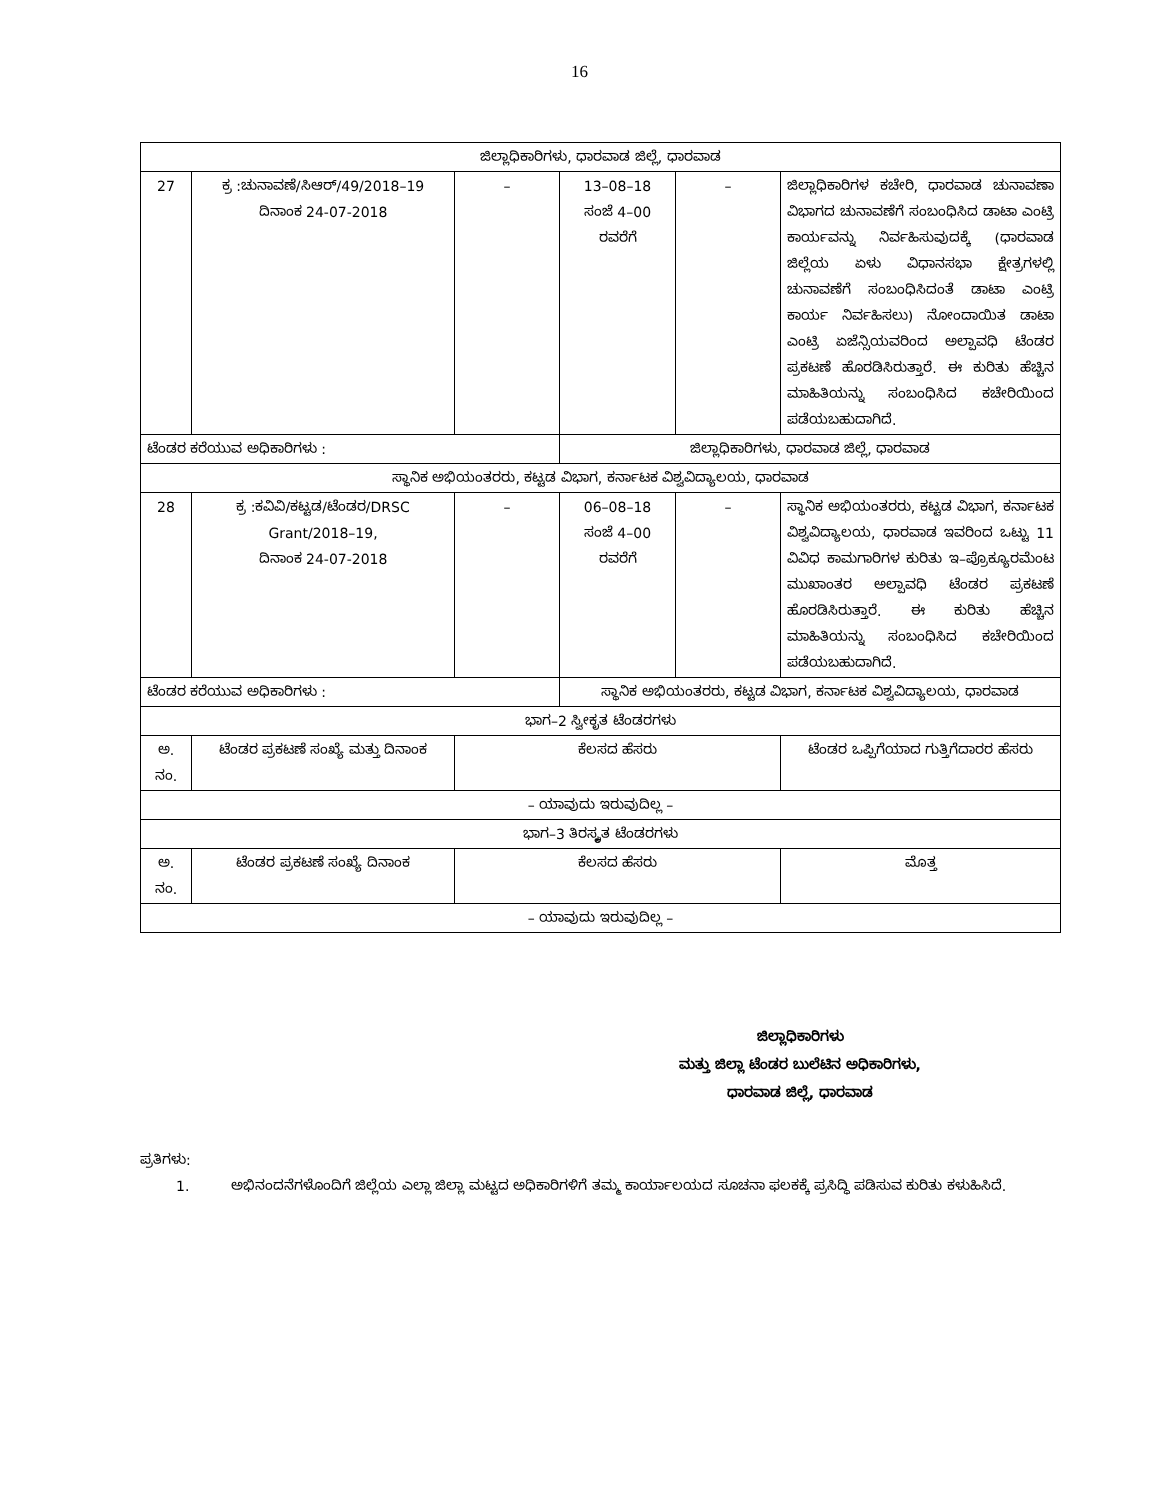16
| ಜಿಲ್ಲಾಧಿಕಾರಿಗಳು, ಧಾರವಾಡ ಜಿಲ್ಲೆ, ಧಾರವಾಡ | | | | | |
| 27 | ಕ್ರ :ಚುನಾವಣೆ/ಸಿಆರ್/49/2018–19 ದಿನಾಂಕ 24-07-2018 | – | 13–08–18 ಸಂಜೆ 4–00 ರವರೆಗೆ | – | ಜಿಲ್ಲಾಧಿಕಾರಿಗಳ ಕಚೇರಿ, ಧಾರವಾಡ ಚುನಾವಣಾ ವಿಭಾಗದ ಚುನಾವಣೆಗೆ ಸಂಬಂಧಿಸಿದ ಡಾಟಾ ಎಂಟ್ರಿ ಕಾರ್ಯವನ್ನು ನಿರ್ವಹಿಸುವುದಕ್ಕೆ (ಧಾರವಾಡ ಜಿಲ್ಲೆಯ ಏಳು ವಿಧಾನಸಭಾ ಕ್ಷೇತ್ರಗಳಲ್ಲಿ ಚುನಾವಣೆಗೆ ಸಂಬಂಧಿಸಿದಂತೆ ಡಾಟಾ ಎಂಟ್ರಿ ಕಾರ್ಯ ನಿರ್ವಹಿಸಲು) ನೋಂದಾಯಿತ ಡಾಟಾ ಎಂಟ್ರಿ ಏಜೆನ್ಸಿಯವರಿಂದ ಅಲ್ಪಾವಧಿ ಟೆಂಡರ ಪ್ರಕಟಣೆ ಹೊರಡಿಸಿರುತ್ತಾರೆ. ಈ ಕುರಿತು ಹೆಚ್ಚಿನ ಮಾಹಿತಿಯನ್ನು ಸಂಬಂಧಿಸಿದ ಕಚೇರಿಯಿಂದ ಪಡೆಯಬಹುದಾಗಿದೆ. |
| ಟೆಂಡರ ಕರೆಯುವ ಅಧಿಕಾರಿಗಳು : | | | ಜಿಲ್ಲಾಧಿಕಾರಿಗಳು, ಧಾರವಾಡ ಜಿಲ್ಲೆ, ಧಾರವಾಡ | | |
| ಸ್ಥಾನಿಕ ಅಭಿಯಂತರರು, ಕಟ್ಟಡ ವಿಭಾಗ, ಕರ್ನಾಟಕ ವಿಶ್ವವಿದ್ಯಾಲಯ, ಧಾರವಾಡ | | | | | |
| 28 | ಕ್ರ :ಕವಿವಿ/ಕಟ್ಟಡ/ಟೆಂಡರ/DRSC Grant/2018–19, ದಿನಾಂಕ 24-07-2018 | – | 06–08–18 ಸಂಜೆ 4–00 ರವರೆಗೆ | – | ಸ್ಥಾನಿಕ ಅಭಿಯಂತರರು, ಕಟ್ಟಡ ವಿಭಾಗ, ಕರ್ನಾಟಕ ವಿಶ್ವವಿದ್ಯಾಲಯ, ಧಾರವಾಡ ಇವರಿಂದ ಒಟ್ಟು 11 ವಿವಿಧ ಕಾಮಗಾರಿಗಳ ಕುರಿತು ಇ–ಪ್ರೊಕ್ಯೂರಮೆಂಟ ಮುಖಾಂತರ ಅಲ್ಪಾವಧಿ ಟೆಂಡರ ಪ್ರಕಟಣೆ ಹೊರಡಿಸಿರುತ್ತಾರೆ. ಈ ಕುರಿತು ಹೆಚ್ಚಿನ ಮಾಹಿತಿಯನ್ನು ಸಂಬಂಧಿಸಿದ ಕಚೇರಿಯಿಂದ ಪಡೆಯಬಹುದಾಗಿದೆ. |
| ಟೆಂಡರ ಕರೆಯುವ ಅಧಿಕಾರಿಗಳು : | | | ಸ್ಥಾನಿಕ ಅಭಿಯಂತರರು, ಕಟ್ಟಡ ವಿಭಾಗ, ಕರ್ನಾಟಕ ವಿಶ್ವವಿದ್ಯಾಲಯ, ಧಾರವಾಡ | | |
| ಭಾಗ–2 ಸ್ವೀಕೃತ ಟೆಂಡರಗಳು | | | | | |
| ಅ. ನಂ. | ಟೆಂಡರ ಪ್ರಕಟಣೆ ಸಂಖ್ಯೆ ಮತ್ತು ದಿನಾಂಕ | ಕೆಲಸದ ಹೆಸರು | | | ಟೆಂಡರ ಒಪ್ಪಿಗೆಯಾದ ಗುತ್ತಿಗೆದಾರರ ಹೆಸರು |
| – ಯಾವುದು ಇರುವುದಿಲ್ಲ – | | | | | |
| ಭಾಗ–3 ತಿರಸ್ಕೃತ ಟೆಂಡರಗಳು | | | | | |
| ಅ. ನಂ. | ಟೆಂಡರ ಪ್ರಕಟಣೆ ಸಂಖ್ಯೆ ದಿನಾಂಕ | ಕೆಲಸದ ಹೆಸರು | | | ಮೊತ್ತ |
| – ಯಾವುದು ಇರುವುದಿಲ್ಲ – | | | | | |
ಜಿಲ್ಲಾಧಿಕಾರಿಗಳು
ಮತ್ತು ಜಿಲ್ಲಾ ಟೆಂಡರ ಬುಲೆಟಿನ ಅಧಿಕಾರಿಗಳು,
ಧಾರವಾಡ ಜಿಲ್ಲೆ, ಧಾರವಾಡ
ಪ್ರತಿಗಳು:
1. ಅಭಿನಂದನೆಗಳೊಂದಿಗೆ ಜಿಲ್ಲೆಯ ಎಲ್ಲಾ ಜಿಲ್ಲಾ ಮಟ್ಟದ ಅಧಿಕಾರಿಗಳಿಗೆ ತಮ್ಮ ಕಾರ್ಯಾಲಯದ ಸೂಚನಾ ಫಲಕಕ್ಕೆ ಪ್ರಸಿದ್ಧಿ ಪಡಿಸುವ ಕುರಿತು ಕಳುಹಿಸಿದೆ.